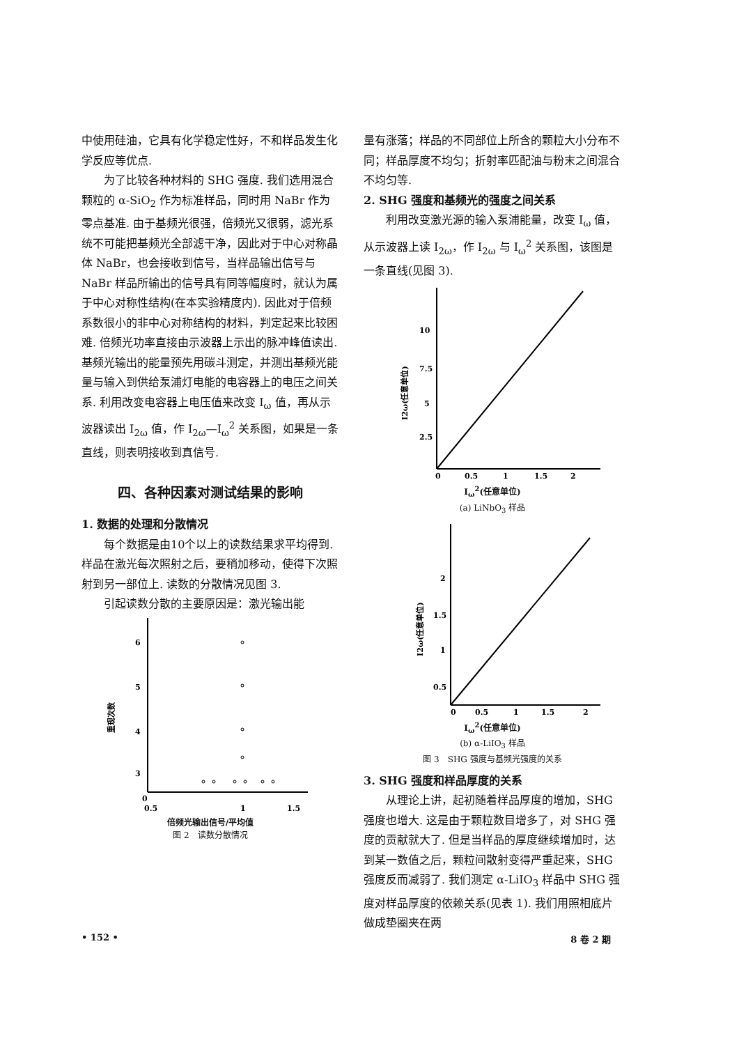中使用硅油，它具有化学稳定性好，不和样品发生化学反应等优点.
为了比较各种材料的 SHG 强度. 我们选用混合颗粒的 α-SiO<sub>2</sub> 作为标准样品，同时用 NaBr 作为零点基准. 由于基频光很强，倍频光又很弱，滤光系统不可能把基频光全部滤干净，因此对于中心对称晶体 NaBr，也会接收到信号，当样品输出信号与 NaBr 样品所输出的信号具有同等幅度时，就认为属于中心对称性结构(在本实验精度内). 因此对于倍频系数很小的非中心对称结构的材料，判定起来比较困难. 倍频光功率直接由示波器上示出的脉冲峰值读出. 基频光输出的能量预先用碳斗测定，并测出基频光能量与输入到供给泵浦灯电能的电容器上的电压之间关系. 利用改变电容器上电压值来改变 I<sub>ω</sub> 值，再从示波器读出 I<sub>2ω</sub> 值，作 I<sub>2ω</sub>—I<sub>ω</sub><sup>2</sup> 关系图，如果是一条直线，则表明接收到真信号.
四、各种因素对测试结果的影响
1. 数据的处理和分散情况
每个数据是由10个以上的读数结果求平均得到. 样品在激光每次照射之后，要稍加移动，使得下次照射到另一部位上. 读数的分散情况见图 3.
引起读数分散的主要原因是：激光输出能
6
5
4
3
2
0
0.5
1
1.5
重现次数
倍频光输出信号/平均值
图 2　读数分散情况
量有涨落；样品的不同部位上所含的颗粒大小分布不同；样品厚度不均匀；折射率匹配油与粉末之间混合不均匀等.
2. SHG 强度和基频光的强度之间关系
利用改变激光源的输入泵浦能量，改变 I<sub>ω</sub> 值，从示波器上读 I<sub>2ω</sub>，作 I<sub>2ω</sub> 与 I<sub>ω</sub><sup>2</sup> 关系图，该图是一条直线(见图 3).
10
7.5
5
2.5
0
0.5
1
1.5
2
2.5
I2ω(任意单位)
I<sub>ω</sub><sup>2</sup>(任意单位)
(a) LiNbO<sub>3</sub> 样品
2
1.5
1
0.5
0
0.5
1
1.5
2
I2ω(任意单位)
I<sub>ω</sub><sup>2</sup>(任意单位)
(b) α-LiIO<sub>3</sub> 样品
图 3　SHG 强度与基频光强度的关系
3. SHG 强度和样品厚度的关系
从理论上讲，起初随着样品厚度的增加，SHG 强度也增大. 这是由于颗粒数目增多了，对 SHG 强度的贡献就大了. 但是当样品的厚度继续增加时，达到某一数值之后，颗粒间散射变得严重起来，SHG 强度反而减弱了. 我们测定 α-LiIO<sub>3</sub> 样品中 SHG 强度对样品厚度的依赖关系(见表 1). 我们用照相底片做成垫圈夹在两
• 152 • 8 卷 2 期